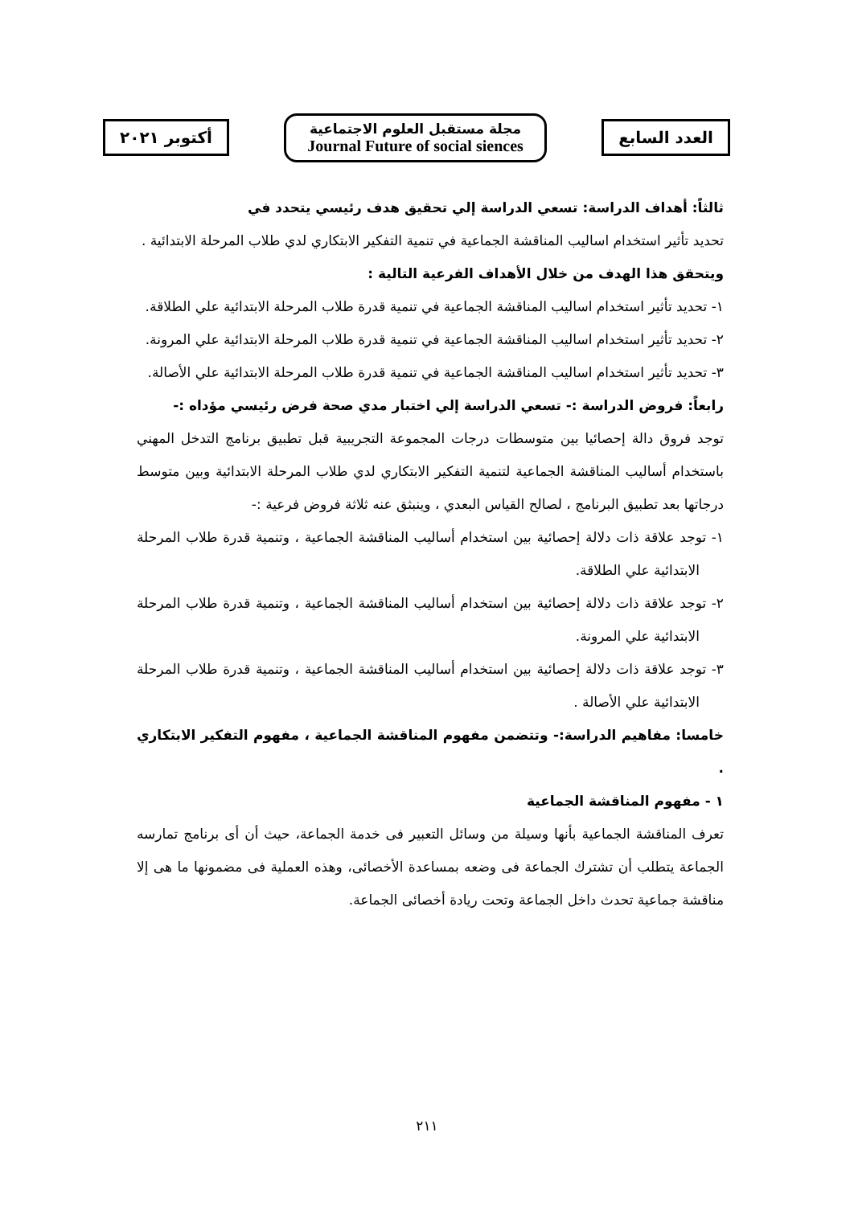أكتوبر ٢٠٢١
مجلة مستقبل العلوم الاجتماعية
Journal Future of social siences
العدد السابع
ثالثاً: أهداف الدراسة: تسعي الدراسة إلي تحقيق هدف رئيسي يتحدد في
تحديد تأثير استخدام اساليب المناقشة الجماعية في تنمية التفكير الابتكاري لدي طلاب المرحلة الابتدائية .
ويتحقق هذا الهدف من خلال الأهداف الفرعية التالية :
١- تحديد تأثير استخدام اساليب المناقشة الجماعية في تنمية قدرة طلاب المرحلة الابتدائية علي الطلاقة.
٢- تحديد تأثير استخدام اساليب المناقشة الجماعية في تنمية قدرة طلاب المرحلة الابتدائية علي المرونة.
٣- تحديد تأثير استخدام اساليب المناقشة الجماعية في تنمية قدرة طلاب المرحلة الابتدائية علي الأصالة.
رابعاً: فروض الدراسة :- تسعي الدراسة إلي اختبار مدي صحة فرض رئيسي مؤداه :-
توجد فروق دالة إحصائيا بين متوسطات درجات المجموعة التجريبية قبل تطبيق برنامج التدخل المهني باستخدام أساليب المناقشة الجماعية لتنمية التفكير الابتكاري لدي طلاب المرحلة الابتدائية وبين متوسط درجاتها بعد تطبيق البرنامج ، لصالح القياس البعدي ، وينبثق عنه ثلاثة فروض فرعية :-
١- توجد علاقة ذات دلالة إحصائية بين استخدام أساليب المناقشة الجماعية ، وتنمية قدرة طلاب المرحلة الابتدائية علي الطلاقة.
٢- توجد علاقة ذات دلالة إحصائية بين استخدام أساليب المناقشة الجماعية ، وتنمية قدرة طلاب المرحلة الابتدائية علي المرونة.
٣- توجد علاقة ذات دلالة إحصائية بين استخدام أساليب المناقشة الجماعية ، وتنمية قدرة طلاب المرحلة الابتدائية علي الأصالة .
خامسا: مفاهيم الدراسة:- وتتضمن مفهوم المناقشة الجماعية ، مفهوم التفكير الابتكاري .
١ - مفهوم المناقشة الجماعية
تعرف المناقشة الجماعية بأنها وسيلة من وسائل التعبير فى خدمة الجماعة، حيث أن أى برنامج تمارسه الجماعة يتطلب أن تشترك الجماعة فى وضعه بمساعدة الأخصائى، وهذه العملية فى مضمونها ما هى إلا مناقشة جماعية تحدث داخل الجماعة وتحت ريادة أخصائى الجماعة.
٢١١